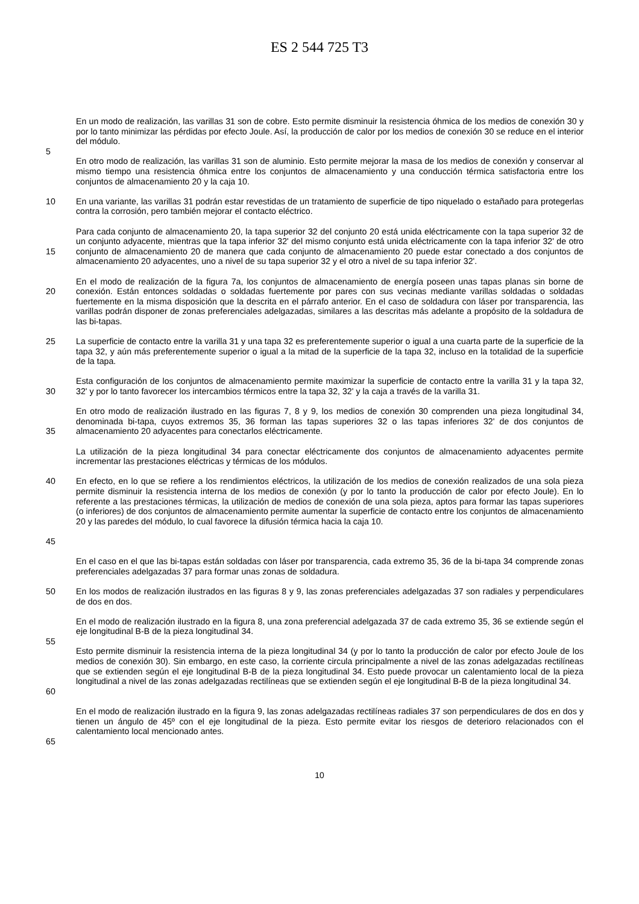ES 2 544 725 T3
En un modo de realización, las varillas 31 son de cobre. Esto permite disminuir la resistencia óhmica de los medios de conexión 30 y por lo tanto minimizar las pérdidas por efecto Joule. Así, la producción de calor por los medios de conexión 30 se reduce en el interior del módulo.
5
En otro modo de realización, las varillas 31 son de aluminio. Esto permite mejorar la masa de los medios de conexión y conservar al mismo tiempo una resistencia óhmica entre los conjuntos de almacenamiento y una conducción térmica satisfactoria entre los conjuntos de almacenamiento 20 y la caja 10.
10 En una variante, las varillas 31 podrán estar revestidas de un tratamiento de superficie de tipo niquelado o estañado para protegerlas contra la corrosión, pero también mejorar el contacto eléctrico.
15 Para cada conjunto de almacenamiento 20, la tapa superior 32 del conjunto 20 está unida eléctricamente con la tapa superior 32 de un conjunto adyacente, mientras que la tapa inferior 32' del mismo conjunto está unida eléctricamente con la tapa inferior 32' de otro conjunto de almacenamiento 20 de manera que cada conjunto de almacenamiento 20 puede estar conectado a dos conjuntos de almacenamiento 20 adyacentes, uno a nivel de su tapa superior 32 y el otro a nivel de su tapa inferior 32'.
20 En el modo de realización de la figura 7a, los conjuntos de almacenamiento de energía poseen unas tapas planas sin borne de conexión. Están entonces soldadas o soldadas fuertemente por pares con sus vecinas mediante varillas soldadas o soldadas fuertemente en la misma disposición que la descrita en el párrafo anterior. En el caso de soldadura con láser por transparencia, las varillas podrán disponer de zonas preferenciales adelgazadas, similares a las descritas más adelante a propósito de la soldadura de las bi-tapas.
25 La superficie de contacto entre la varilla 31 y una tapa 32 es preferentemente superior o igual a una cuarta parte de la superficie de la tapa 32, y aún más preferentemente superior o igual a la mitad de la superficie de la tapa 32, incluso en la totalidad de la superficie de la tapa.
30 Esta configuración de los conjuntos de almacenamiento permite maximizar la superficie de contacto entre la varilla 31 y la tapa 32, 32' y por lo tanto favorecer los intercambios térmicos entre la tapa 32, 32' y la caja a través de la varilla 31.
35 En otro modo de realización ilustrado en las figuras 7, 8 y 9, los medios de conexión 30 comprenden una pieza longitudinal 34, denominada bi-tapa, cuyos extremos 35, 36 forman las tapas superiores 32 o las tapas inferiores 32' de dos conjuntos de almacenamiento 20 adyacentes para conectarlos eléctricamente.
La utilización de la pieza longitudinal 34 para conectar eléctricamente dos conjuntos de almacenamiento adyacentes permite incrementar las prestaciones eléctricas y térmicas de los módulos.
40
45
En efecto, en lo que se refiere a los rendimientos eléctricos, la utilización de los medios de conexión realizados de una sola pieza permite disminuir la resistencia interna de los medios de conexión (y por lo tanto la producción de calor por efecto Joule). En lo referente a las prestaciones térmicas, la utilización de medios de conexión de una sola pieza, aptos para formar las tapas superiores (o inferiores) de dos conjuntos de almacenamiento permite aumentar la superficie de contacto entre los conjuntos de almacenamiento 20 y las paredes del módulo, lo cual favorece la difusión térmica hacia la caja 10.
En el caso en el que las bi-tapas están soldadas con láser por transparencia, cada extremo 35, 36 de la bi-tapa 34 comprende zonas preferenciales adelgazadas 37 para formar unas zonas de soldadura.
50 En los modos de realización ilustrados en las figuras 8 y 9, las zonas preferenciales adelgazadas 37 son radiales y perpendiculares de dos en dos.
En el modo de realización ilustrado en la figura 8, una zona preferencial adelgazada 37 de cada extremo 35, 36 se extiende según el eje longitudinal B-B de la pieza longitudinal 34.
55
60 Esto permite disminuir la resistencia interna de la pieza longitudinal 34 (y por lo tanto la producción de calor por efecto Joule de los medios de conexión 30). Sin embargo, en este caso, la corriente circula principalmente a nivel de las zonas adelgazadas rectilíneas que se extienden según el eje longitudinal B-B de la pieza longitudinal 34. Esto puede provocar un calentamiento local de la pieza longitudinal a nivel de las zonas adelgazadas rectilíneas que se extienden según el eje longitudinal B-B de la pieza longitudinal 34.
En el modo de realización ilustrado en la figura 9, las zonas adelgazadas rectilíneas radiales 37 son perpendiculares de dos en dos y tienen un ángulo de 45º con el eje longitudinal de la pieza. Esto permite evitar los riesgos de deterioro relacionados con el calentamiento local mencionado antes.
65
10